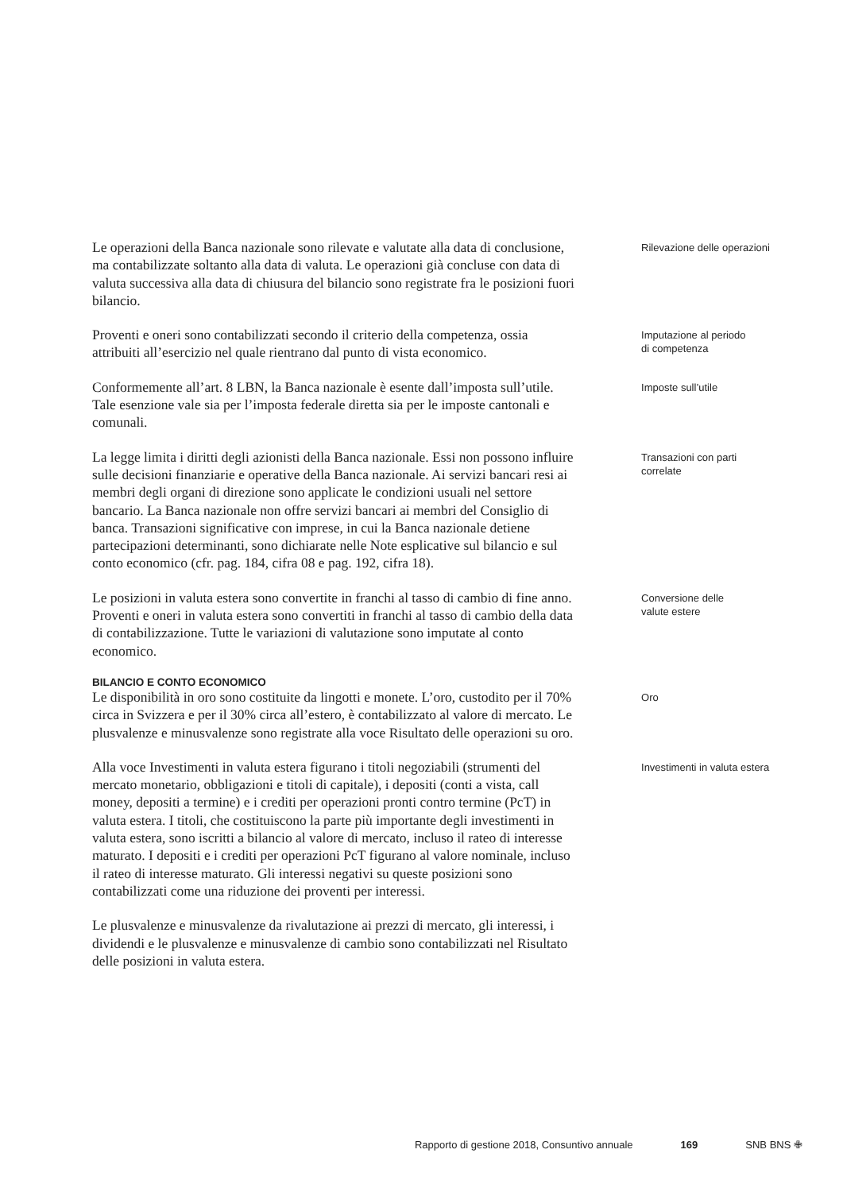Le operazioni della Banca nazionale sono rilevate e valutate alla data di conclusione, ma contabilizzate soltanto alla data di valuta. Le operazioni già concluse con data di valuta successiva alla data di chiusura del bilancio sono registrate fra le posizioni fuori bilancio.
Rilevazione delle operazioni
Proventi e oneri sono contabilizzati secondo il criterio della competenza, ossia attribuiti all’esercizio nel quale rientrano dal punto di vista economico.
Imputazione al periodo
di competenza
Conformemente all’art. 8 LBN, la Banca nazionale è esente dall’imposta sull’utile. Tale esenzione vale sia per l’imposta federale diretta sia per le imposte cantonali e comunali.
Imposte sull’utile
La legge limita i diritti degli azionisti della Banca nazionale. Essi non possono influire sulle decisioni finanziarie e operative della Banca nazionale. Ai servizi bancari resi ai membri degli organi di direzione sono applicate le condizioni usuali nel settore bancario. La Banca nazionale non offre servizi bancari ai membri del Consiglio di banca. Transazioni significative con imprese, in cui la Banca nazionale detiene partecipazioni determinanti, sono dichiarate nelle Note esplicative sul bilancio e sul conto economico (cfr. pag. 184, cifra 08 e pag. 192, cifra 18).
Transazioni con parti
correlate
Le posizioni in valuta estera sono convertite in franchi al tasso di cambio di fine anno. Proventi e oneri in valuta estera sono convertiti in franchi al tasso di cambio della data di contabilizzazione. Tutte le variazioni di valutazione sono imputate al conto economico.
Conversione delle
valute estere
BILANCIO E CONTO ECONOMICO
Le disponibilità in oro sono costituite da lingotti e monete. L’oro, custodito per il 70% circa in Svizzera e per il 30% circa all’estero, è contabilizzato al valore di mercato. Le plusvalenze e minusvalenze sono registrate alla voce Risultato delle operazioni su oro.
Oro
Alla voce Investimenti in valuta estera figurano i titoli negoziabili (strumenti del mercato monetario, obbligazioni e titoli di capitale), i depositi (conti a vista, call money, depositi a termine) e i crediti per operazioni pronti contro termine (PcT) in valuta estera. I titoli, che costituiscono la parte più importante degli investimenti in valuta estera, sono iscritti a bilancio al valore di mercato, incluso il rateo di interesse maturato. I depositi e i crediti per operazioni PcT figurano al valore nominale, incluso il rateo di interesse maturato. Gli interessi negativi su queste posizioni sono contabilizzati come una riduzione dei proventi per interessi.
Investimenti in valuta estera
Le plusvalenze e minusvalenze da rivalutazione ai prezzi di mercato, gli interessi, i dividendi e le plusvalenze e minusvalenze di cambio sono contabilizzati nel Risultato delle posizioni in valuta estera.
Rapporto di gestione 2018, Consuntivo annuale 169 SNB BNS ✙